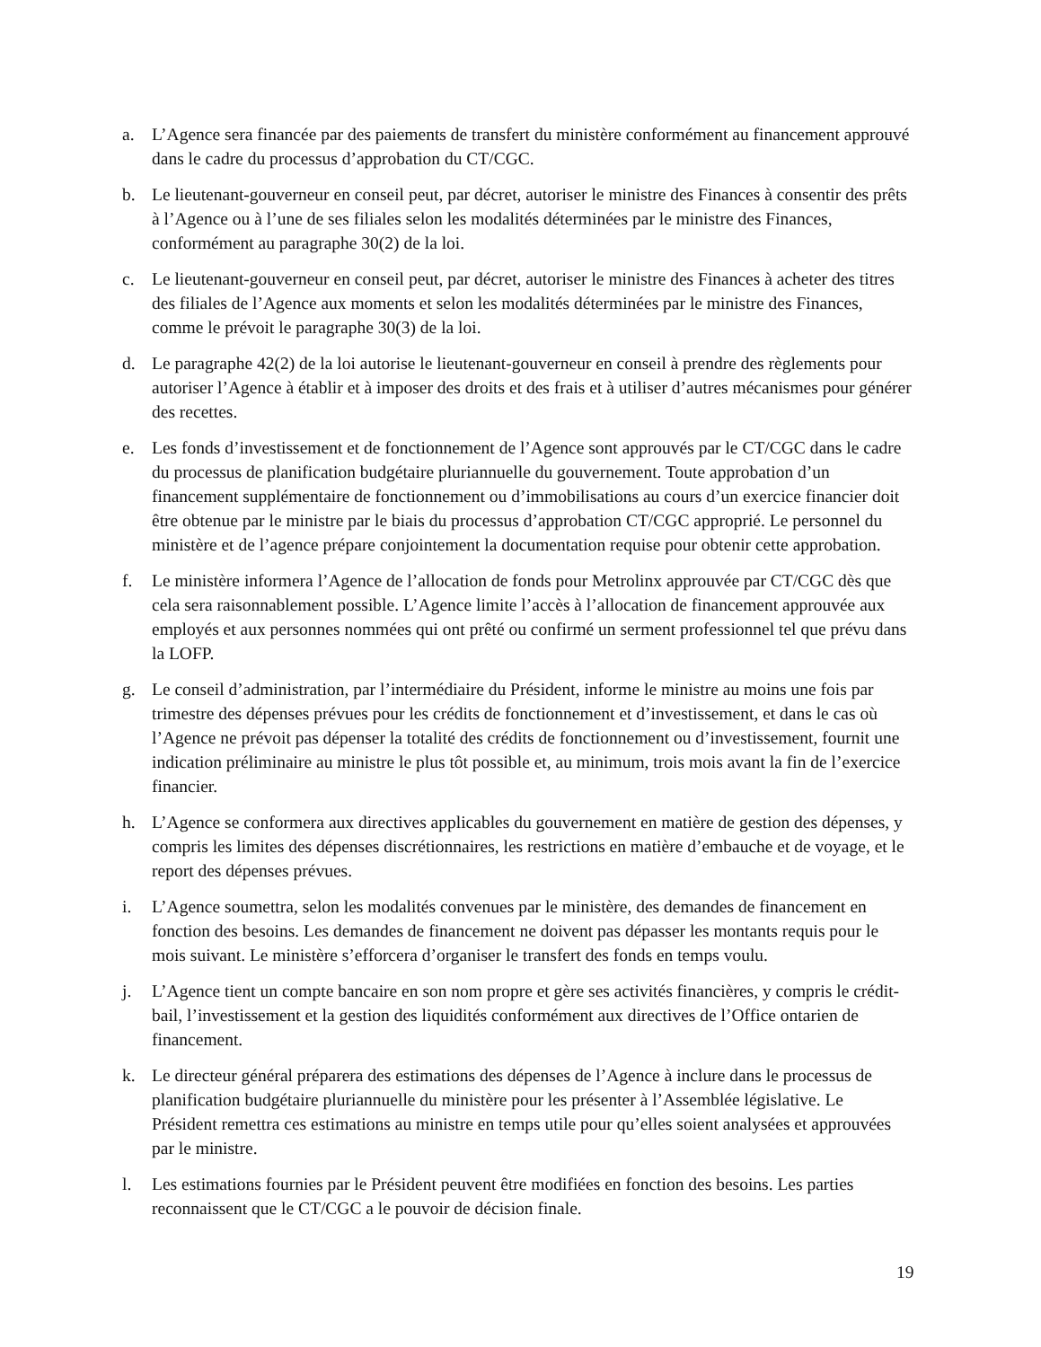a. L’Agence sera financée par des paiements de transfert du ministère conformément au financement approuvé dans le cadre du processus d’approbation du CT/CGC.
b. Le lieutenant-gouverneur en conseil peut, par décret, autoriser le ministre des Finances à consentir des prêts à l’Agence ou à l’une de ses filiales selon les modalités déterminées par le ministre des Finances, conformément au paragraphe 30(2) de la loi.
c. Le lieutenant-gouverneur en conseil peut, par décret, autoriser le ministre des Finances à acheter des titres des filiales de l’Agence aux moments et selon les modalités déterminées par le ministre des Finances, comme le prévoit le paragraphe 30(3) de la loi.
d. Le paragraphe 42(2) de la loi autorise le lieutenant-gouverneur en conseil à prendre des règlements pour autoriser l’Agence à établir et à imposer des droits et des frais et à utiliser d’autres mécanismes pour générer des recettes.
e. Les fonds d’investissement et de fonctionnement de l’Agence sont approuvés par le CT/CGC dans le cadre du processus de planification budgétaire pluriannuelle du gouvernement. Toute approbation d’un financement supplémentaire de fonctionnement ou d’immobilisations au cours d’un exercice financier doit être obtenue par le ministre par le biais du processus d’approbation CT/CGC approprié. Le personnel du ministère et de l’agence prépare conjointement la documentation requise pour obtenir cette approbation.
f. Le ministère informera l’Agence de l’allocation de fonds pour Metrolinx approuvée par CT/CGC dès que cela sera raisonnablement possible. L’Agence limite l’accès à l’allocation de financement approuvée aux employés et aux personnes nommées qui ont prêté ou confirmé un serment professionnel tel que prévu dans la LOFP.
g. Le conseil d’administration, par l’intermédiaire du Président, informe le ministre au moins une fois par trimestre des dépenses prévues pour les crédits de fonctionnement et d’investissement, et dans le cas où l’Agence ne prévoit pas dépenser la totalité des crédits de fonctionnement ou d’investissement, fournit une indication préliminaire au ministre le plus tôt possible et, au minimum, trois mois avant la fin de l’exercice financier.
h. L’Agence se conformera aux directives applicables du gouvernement en matière de gestion des dépenses, y compris les limites des dépenses discrétionnaires, les restrictions en matière d’embauche et de voyage, et le report des dépenses prévues.
i. L’Agence soumettra, selon les modalités convenues par le ministère, des demandes de financement en fonction des besoins. Les demandes de financement ne doivent pas dépasser les montants requis pour le mois suivant. Le ministère s’efforcera d’organiser le transfert des fonds en temps voulu.
j. L’Agence tient un compte bancaire en son nom propre et gère ses activités financières, y compris le crédit-bail, l’investissement et la gestion des liquidités conformément aux directives de l’Office ontarien de financement.
k. Le directeur général préparera des estimations des dépenses de l’Agence à inclure dans le processus de planification budgétaire pluriannuelle du ministère pour les présenter à l’Assemblée législative. Le Président remettra ces estimations au ministre en temps utile pour qu’elles soient analysées et approuvées par le ministre.
l. Les estimations fournies par le Président peuvent être modifiées en fonction des besoins. Les parties reconnaissent que le CT/CGC a le pouvoir de décision finale.
19